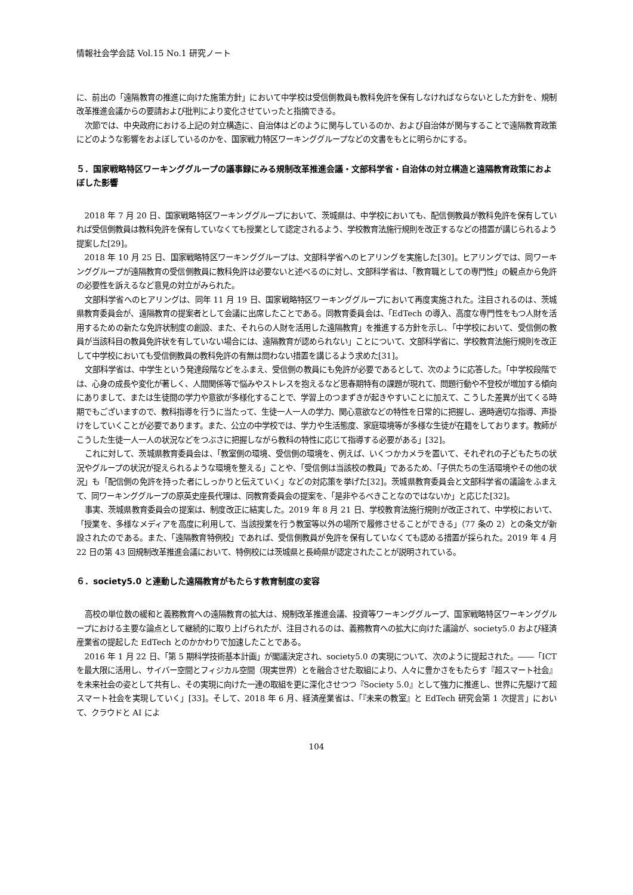情報社会学会誌 Vol.15 No.1 研究ノート
に、前出の「遠隔教育の推進に向けた施策方針」において中学校は受信側教員も教科免許を保有しなければならないとした方針を、規制改革推進会議からの要請および批判により変化させていったと指摘できる。
次節では、中央政府における上記の対立構造に、自治体はどのように関与しているのか、および自治体が関与することで遠隔教育政策にどのような影響をおよぼしているのかを、国家戦力特区ワーキンググループなどの文書をもとに明らかにする。
５．国家戦略特区ワーキンググループの議事録にみる規制改革推進会議・文部科学省・自治体の対立構造と遠隔教育政策におよぼした影響
2018 年 7 月 20 日、国家戦略特区ワーキンググループにおいて、茨城県は、中学校においても、配信側教員が教科免許を保有していれば受信側教員は教科免許を保有していなくても授業として認定されるよう、学校教育法施行規則を改正するなどの措置が講じられるよう提案した[29]。
2018 年 10 月 25 日、国家戦略特区ワーキンググループは、文部科学省へのヒアリングを実施した[30]。ヒアリングでは、同ワーキンググループが遠隔教育の受信側教員に教科免許は必要ないと述べるのに対し、文部科学省は、「教育職としての専門性」の観点から免許の必要性を訴えるなど意見の対立がみられた。
文部科学省へのヒアリングは、同年 11 月 19 日、国家戦略特区ワーキンググループにおいて再度実施された。注目されるのは、茨城県教育委員会が、遠隔教育の提案者として会議に出席したことである。同教育委員会は、「EdTech の導入、高度な専門性をもつ人財を活用するための新たな免許状制度の創設、また、それらの人財を活用した遠隔教育」を推進する方針を示し、「中学校において、受信側の教員が当該科目の教員免許状を有していない場合には、遠隔教育が認められない」ことについて、文部科学省に、学校教育法施行規則を改正して中学校においても受信側教員の教科免許の有無は問わない措置を講じるよう求めた[31]。
文部科学省は、中学生という発達段階などをふまえ、受信側の教員にも免許が必要であるとして、次のように応答した。「中学校段階では、心身の成長や変化が著しく、人間関係等で悩みやストレスを抱えるなど思春期特有の課題が現れて、問題行動や不登校が増加する傾向にありまして、または生徒間の学力や意欲が多様化することで、学習上のつまずきが起きやすいことに加えて、こうした差異が出てくる時期でもございますので、教科指導を行うに当たって、生徒一人一人の学力、関心意欲などの特性を日常的に把握し、適時適切な指導、声掛けをしていくことが必要であります。また、公立の中学校では、学力や生活態度、家庭環境等が多様な生徒が在籍をしております。教師がこうした生徒一人一人の状況などをつぶさに把握しながら教科の特性に応じて指導する必要がある」[32]。
これに対して、茨城県教育委員会は、「教室側の環境、受信側の環境を、例えば、いくつかカメラを置いて、それぞれの子どもたちの状況やグループの状況が捉えられるような環境を整える」ことや、「受信側は当該校の教員」であるため、「子供たちの生活環境やその他の状況」も「配信側の免許を持った者にしっかりと伝えていく」などの対応策を挙げた[32]。茨城県教育委員会と文部科学省の議論をふまえて、同ワーキンググループの原英史座長代理は、同教育委員会の提案を、「是非やるべきことなのではないか」と応じた[32]。
事実、茨城県教育委員会の提案は、制度改正に結実した。2019 年 8 月 21 日、学校教育法施行規則が改正されて、中学校において、「授業を、多様なメディアを高度に利用して、当該授業を行う教室等以外の場所で履修させることができる」（77 条の 2）との条文が新設されたのである。また、「遠隔教育特例校」であれば、受信側教員が免許を保有していなくても認める措置が採られた。2019 年 4 月 22 日の第 43 回規制改革推進会議において、特例校には茨城県と長崎県が認定されたことが説明されている。
６．society5.0 と連動した遠隔教育がもたらす教育制度の変容
高校の単位数の緩和と義務教育への遠隔教育の拡大は、規制改革推進会議、投資等ワーキンググループ、国家戦略特区ワーキンググループにおける主要な論点として継続的に取り上げられたが、注目されるのは、義務教育への拡大に向けた議論が、society5.0 および経済産業省の提起した EdTech とのかかわりで加速したことである。
2016 年 1 月 22 日、「第 5 期科学技術基本計画」が閣議決定され、society5.0 の実現について、次のように提起された。――「ICT を最大限に活用し、サイバー空間とフィジカル空間（現実世界）とを融合させた取組により、人々に豊かさをもたらす『超スマート社会』を未来社会の姿として共有し、その実現に向けた一連の取組を更に深化させつつ『Society 5.0』として強力に推進し、世界に先駆けて超スマート社会を実現していく」[33]。そして、2018 年 6 月、経済産業省は、「『未来の教室』と EdTech 研究会第 1 次提言」において、クラウドと AI によ
104